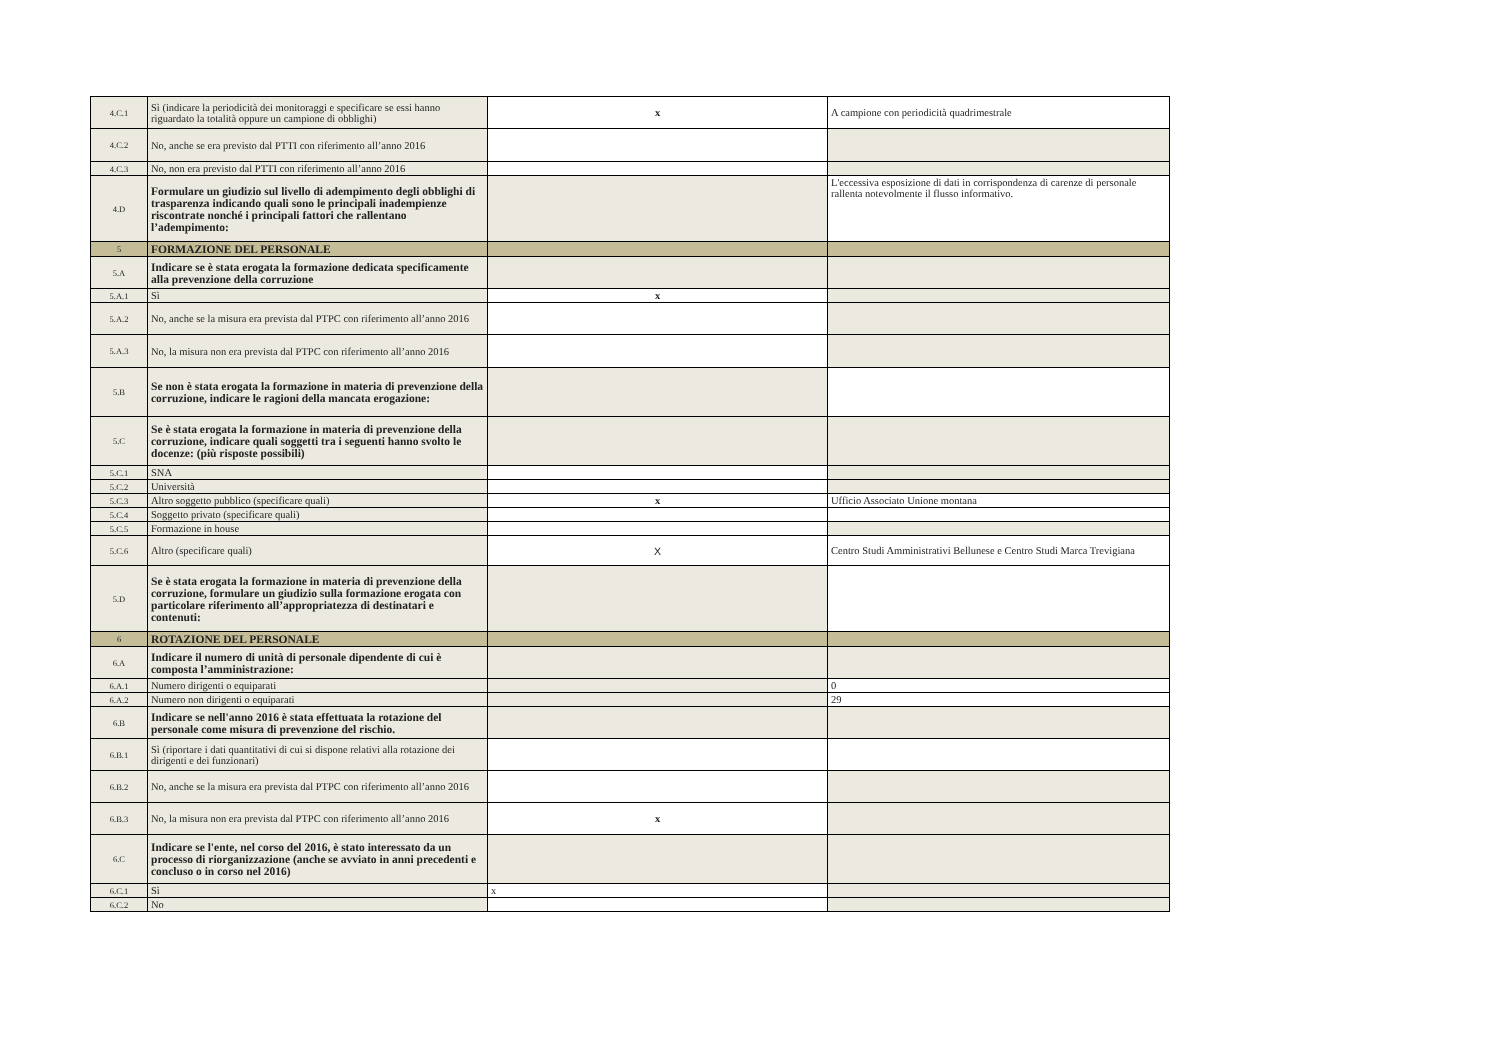| 4.C.1 | Sì (indicare la periodicità dei monitoraggi e specificare se essi hanno riguardato la totalità oppure un campione di obblighi) | x | A campione con periodicità quadrimestrale |
| 4.C.2 | No, anche se era previsto dal PTTI con riferimento all’anno 2016 | | |
| 4.C.3 | No, non era previsto dal PTTI con riferimento all’anno 2016 | | |
| 4.D | Formulare un giudizio sul livello di adempimento degli obblighi di trasparenza indicando quali sono le principali inadempienze riscontrate nonché i principali fattori che rallentano l’adempimento: | | L'eccessiva esposizione di dati in corrispondenza di carenze di personale rallenta notevolmente il flusso informativo. |
| 5 | FORMAZIONE DEL PERSONALE | | |
| 5.A | Indicare se è stata erogata la formazione dedicata specificamente alla prevenzione della corruzione | | |
| 5.A.1 | Sì | x | |
| 5.A.2 | No, anche se la misura era prevista dal PTPC con riferimento all’anno 2016 | | |
| 5.A.3 | No, la misura non era prevista dal PTPC con riferimento all’anno 2016 | | |
| 5.B | Se non è stata erogata la formazione in materia di prevenzione della corruzione, indicare le ragioni della mancata erogazione: | | |
| 5.C | Se è stata erogata la formazione in materia di prevenzione della corruzione, indicare quali soggetti tra i seguenti hanno svolto le docenze: (più risposte possibili) | | |
| 5.C.1 | SNA | | |
| 5.C.2 | Università | | |
| 5.C.3 | Altro soggetto pubblico (specificare quali) | x | Ufficio Associato Unione montana |
| 5.C.4 | Soggetto privato (specificare quali) | | |
| 5.C.5 | Formazione in house | | |
| 5.C.6 | Altro (specificare quali) | X | Centro Studi Amministrativi Bellunese e Centro Studi Marca Trevigiana |
| 5.D | Se è stata erogata la formazione in materia di prevenzione della corruzione, formulare un giudizio sulla formazione erogata con particolare riferimento all’appropriatezza di destinatari e contenuti: | | |
| 6 | ROTAZIONE DEL PERSONALE | | |
| 6.A | Indicare il numero di unità di personale dipendente di cui è composta l’amministrazione: | | |
| 6.A.1 | Numero dirigenti o equiparati | | 0 |
| 6.A.2 | Numero non dirigenti o equiparati | | 29 |
| 6.B | Indicare se nell'anno 2016 è stata effettuata la rotazione del personale come misura di prevenzione del rischio. | | |
| 6.B.1 | Sì (riportare i dati quantitativi di cui si dispone relativi alla rotazione dei dirigenti e dei funzionari) | | |
| 6.B.2 | No, anche se la misura era prevista dal PTPC con riferimento all’anno 2016 | | |
| 6.B.3 | No, la misura non era prevista dal PTPC con riferimento all’anno 2016 | x | |
| 6.C | Indicare se l'ente, nel corso del 2016, è stato interessato da un processo di riorganizzazione (anche se avviato in anni precedenti e concluso o in corso nel 2016) | | |
| 6.C.1 | Sì | x | |
| 6.C.2 | No | | |